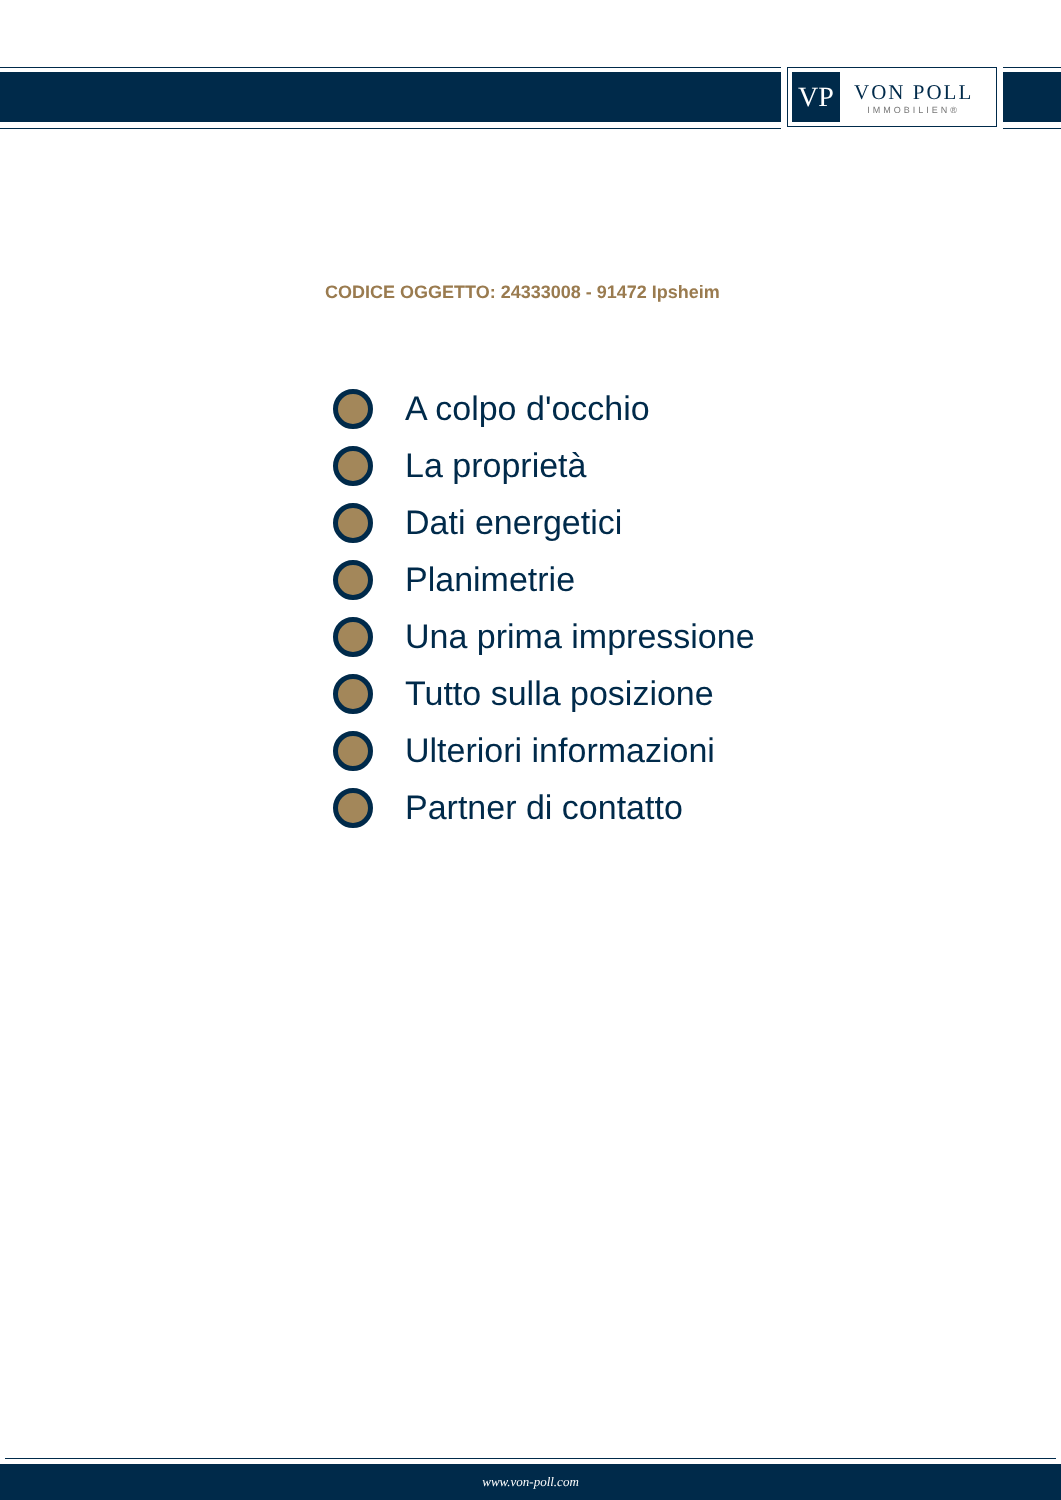VP
VON POLL
IMMOBILIEN®
CODICE OGGETTO: 24333008 - 91472 Ipsheim
A colpo d'occhio
La proprietà
Dati energetici
Planimetrie
Una prima impressione
Tutto sulla posizione
Ulteriori informazioni
Partner di contatto
www.von-poll.com